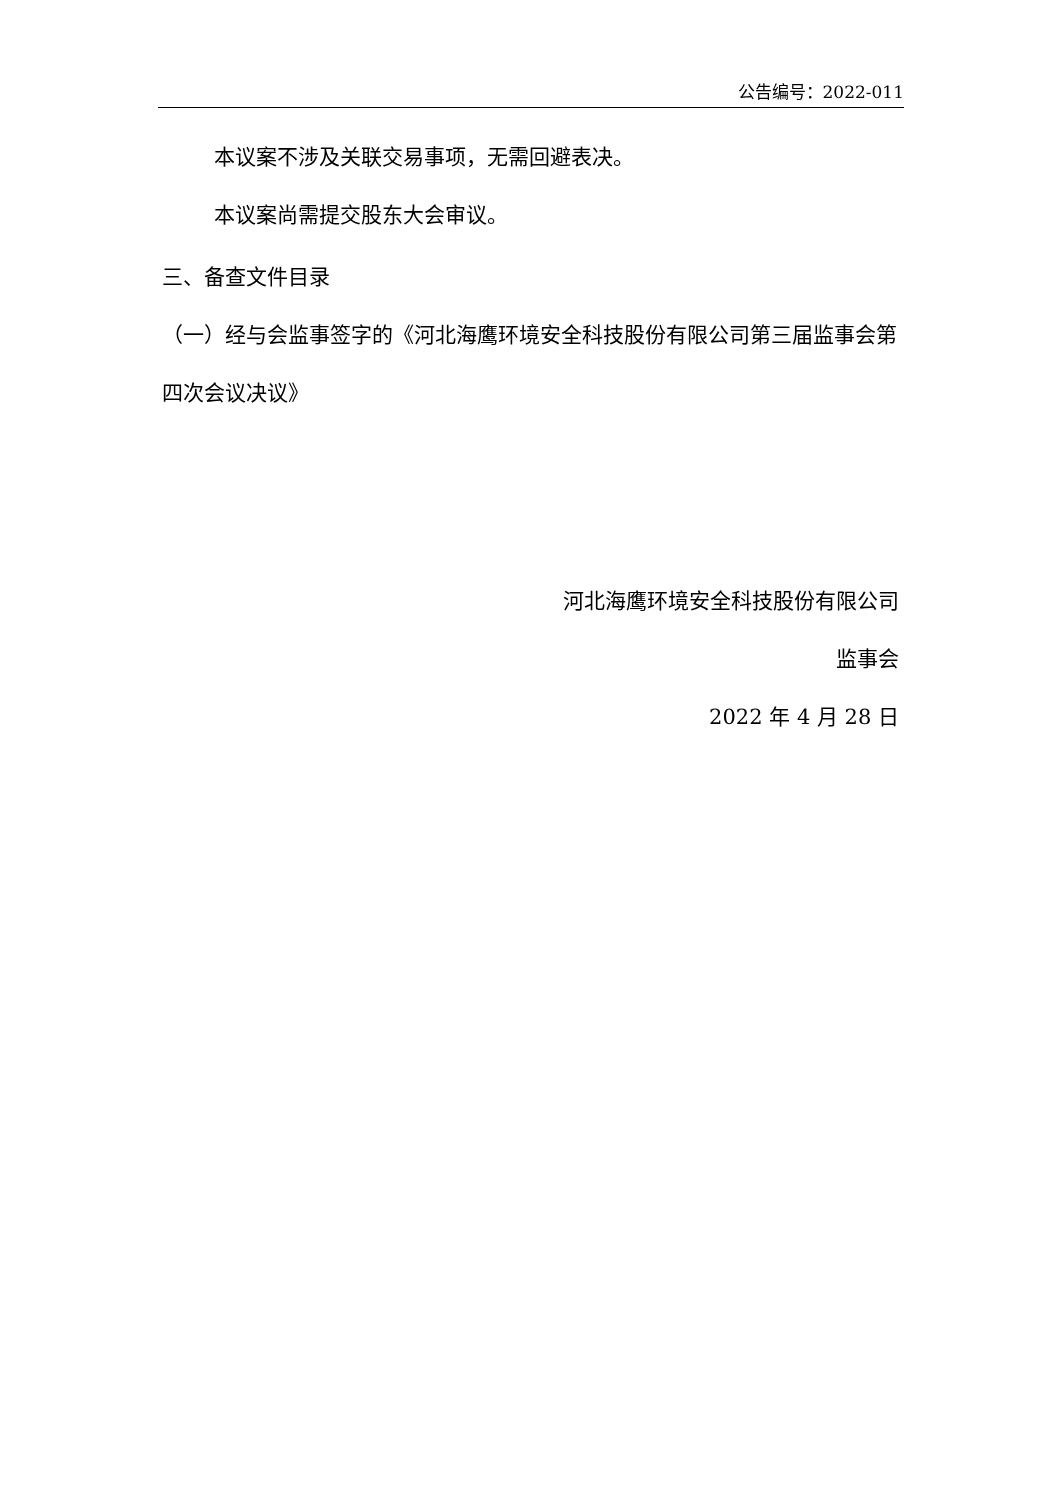公告编号：2022-011
本议案不涉及关联交易事项，无需回避表决。
本议案尚需提交股东大会审议。
三、备查文件目录
（一）经与会监事签字的《河北海鹰环境安全科技股份有限公司第三届监事会第四次会议决议》
河北海鹰环境安全科技股份有限公司
监事会
2022 年 4 月 28 日